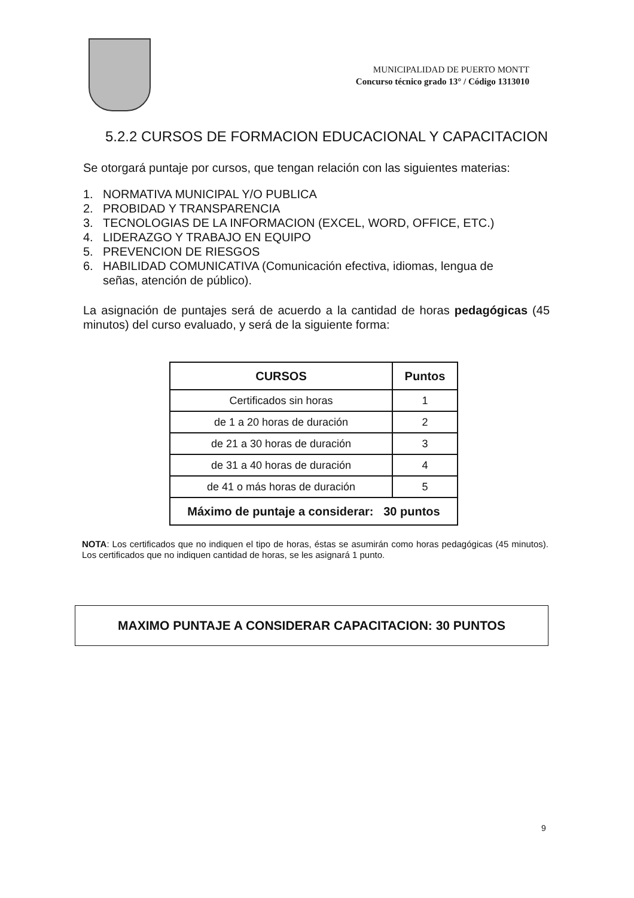MUNICIPALIDAD DE PUERTO MONTT
Concurso técnico grado 13° / Código 1313010
5.2.2 CURSOS DE FORMACION EDUCACIONAL Y CAPACITACION
Se otorgará puntaje por cursos, que tengan relación con las siguientes materias:
1. NORMATIVA MUNICIPAL Y/O PUBLICA
2. PROBIDAD Y TRANSPARENCIA
3. TECNOLOGIAS DE LA INFORMACION (EXCEL, WORD, OFFICE, ETC.)
4. LIDERAZGO Y TRABAJO EN EQUIPO
5. PREVENCION DE RIESGOS
6. HABILIDAD COMUNICATIVA (Comunicación efectiva, idiomas, lengua de señas, atención de público).
La asignación de puntajes será de acuerdo a la cantidad de horas pedagógicas (45 minutos) del curso evaluado, y será de la siguiente forma:
| CURSOS | Puntos |
| --- | --- |
| Certificados sin horas | 1 |
| de 1 a 20 horas de duración | 2 |
| de 21 a 30 horas de duración | 3 |
| de 31 a 40 horas de duración | 4 |
| de 41 o más horas de duración | 5 |
| Máximo de puntaje a considerar: 30 puntos | |
NOTA: Los certificados que no indiquen el tipo de horas, éstas se asumirán como horas pedagógicas (45 minutos). Los certificados que no indiquen cantidad de horas, se les asignará 1 punto.
MAXIMO PUNTAJE A CONSIDERAR CAPACITACION: 30 PUNTOS
9